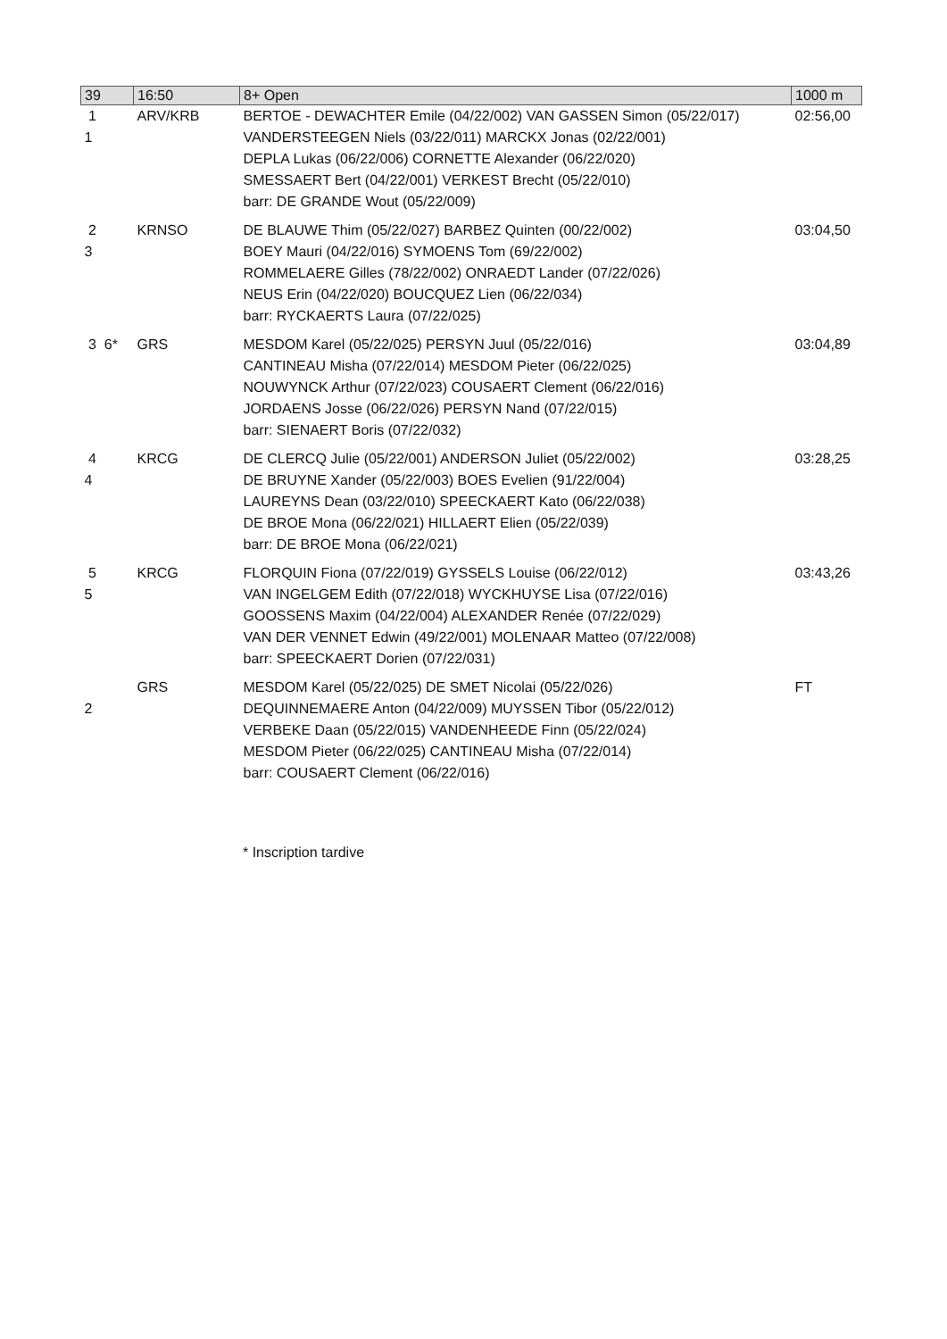| 39 | 16:50 | 8+ Open | 1000 m |
| --- | --- | --- | --- |
| 1 1 | ARV/KRB | BERTOE - DEWACHTER Emile (04/22/002) VAN GASSEN Simon (05/22/017) VANDERSTEEGEN Niels (03/22/011) MARCKX Jonas (02/22/001) DEPLA Lukas (06/22/006) CORNETTE Alexander (06/22/020) SMESSAERT Bert (04/22/001) VERKEST Brecht (05/22/010) barr: DE GRANDE Wout (05/22/009) | 02:56,00 |
| 2 3 | KRNSO | DE BLAUWE Thim (05/22/027) BARBEZ Quinten (00/22/002) BOEY Mauri (04/22/016) SYMOENS Tom (69/22/002) ROMMELAERE Gilles (78/22/002) ONRAEDT Lander (07/22/026) NEUS Erin (04/22/020) BOUCQUEZ Lien (06/22/034) barr: RYCKAERTS Laura (07/22/025) | 03:04,50 |
| 3 6* | GRS | MESDOM Karel (05/22/025) PERSYN Juul (05/22/016) CANTINEAU Misha (07/22/014) MESDOM Pieter (06/22/025) NOUWYNCK Arthur (07/22/023) COUSAERT Clement (06/22/016) JORDAENS Josse (06/22/026) PERSYN Nand (07/22/015) barr: SIENAERT Boris (07/22/032) | 03:04,89 |
| 4 4 | KRCG | DE CLERCQ Julie (05/22/001) ANDERSON Juliet (05/22/002) DE BRUYNE Xander (05/22/003) BOES Evelien (91/22/004) LAUREYNS Dean (03/22/010) SPEECKAERT Kato (06/22/038) DE BROE Mona (06/22/021) HILLAERT Elien (05/22/039) barr: DE BROE Mona (06/22/021) | 03:28,25 |
| 5 5 | KRCG | FLORQUIN Fiona (07/22/019) GYSSELS Louise (06/22/012) VAN INGELGEM Edith (07/22/018) WYCKHUYSE Lisa (07/22/016) GOOSSENS Maxim (04/22/004) ALEXANDER Renée (07/22/029) VAN DER VENNET Edwin (49/22/001) MOLENAAR Matteo (07/22/008) barr: SPEECKAERT Dorien (07/22/031) | 03:43,26 |
| 2 | GRS | MESDOM Karel (05/22/025) DE SMET Nicolai (05/22/026) DEQUINNEMAERE Anton (04/22/009) MUYSSEN Tibor (05/22/012) VERBEKE Daan (05/22/015) VANDENHEEDE Finn (05/22/024) MESDOM Pieter (06/22/025) CANTINEAU Misha (07/22/014) barr: COUSAERT Clement (06/22/016) | FT |
* Inscription tardive